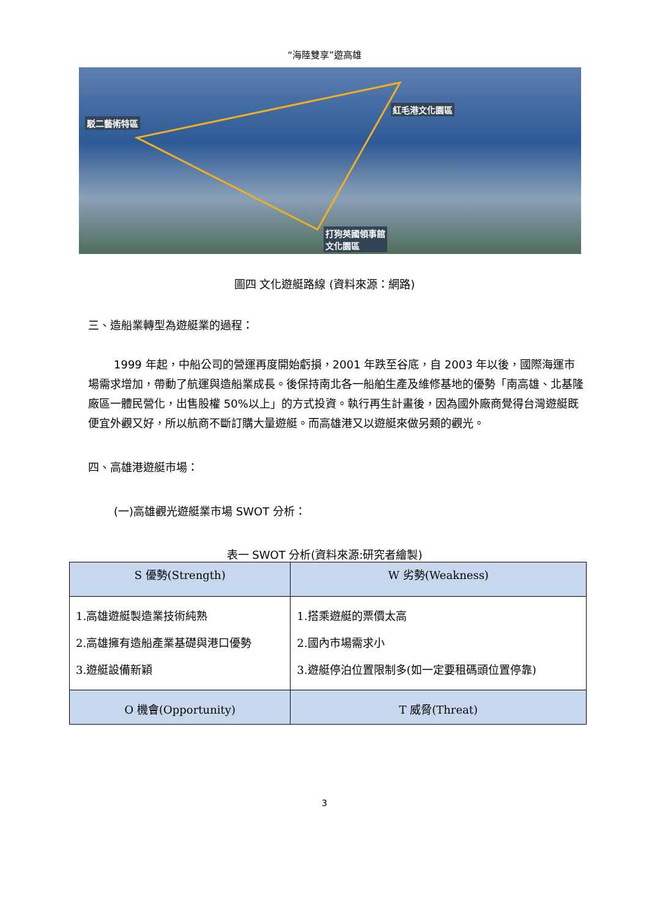“海陸雙享”遊高雄
駁二藝術特區
紅毛港文化園區
打狗英國領事館
文化園區
圖四 文化遊艇路線 (資料來源：網路)
三、造船業轉型為遊艇業的過程：
1999 年起，中船公司的營運再度開始虧損，2001 年跌至谷底，自 2003 年以後，國際海運市場需求增加，帶動了航運與造船業成長。後保持南北各一船舶生產及維修基地的優勢「南高雄、北基隆廠區一體民營化，出售股權 50%以上」的方式投資。執行再生計畫後，因為國外廠商覺得台灣遊艇既便宜外觀又好，所以航商不斷訂購大量遊艇。而高雄港又以遊艇來做另類的觀光。
四、高雄港遊艇市場：
(一)高雄觀光遊艇業市場 SWOT 分析：
表一 SWOT 分析(資料來源:研究者繪製)
| S 優勢(Strength) | W 劣勢(Weakness) |
| --- | --- |
| 1.高雄遊艇製造業技術純熟 2.高雄擁有造船產業基礎與港口優勢 3.遊艇設備新穎 | 1.搭乘遊艇的票價太高 2.國內市場需求小 3.遊艇停泊位置限制多(如一定要租碼頭位置停靠) |
| O 機會(Opportunity) | T 威脅(Threat) |
3